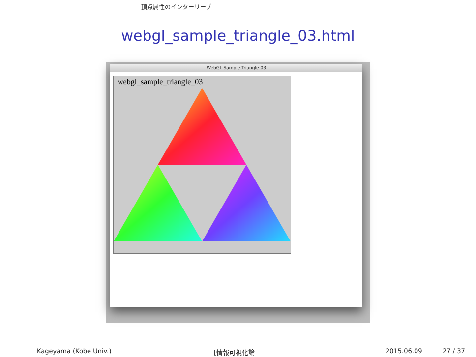頂点属性のインターリーブ
webgl_sample_triangle_03.html
WebGL Sample Triangle 03
webgl_sample_triangle_03
Kageyama (Kobe Univ.) [情報可視化論 2015.06.09 27 / 37